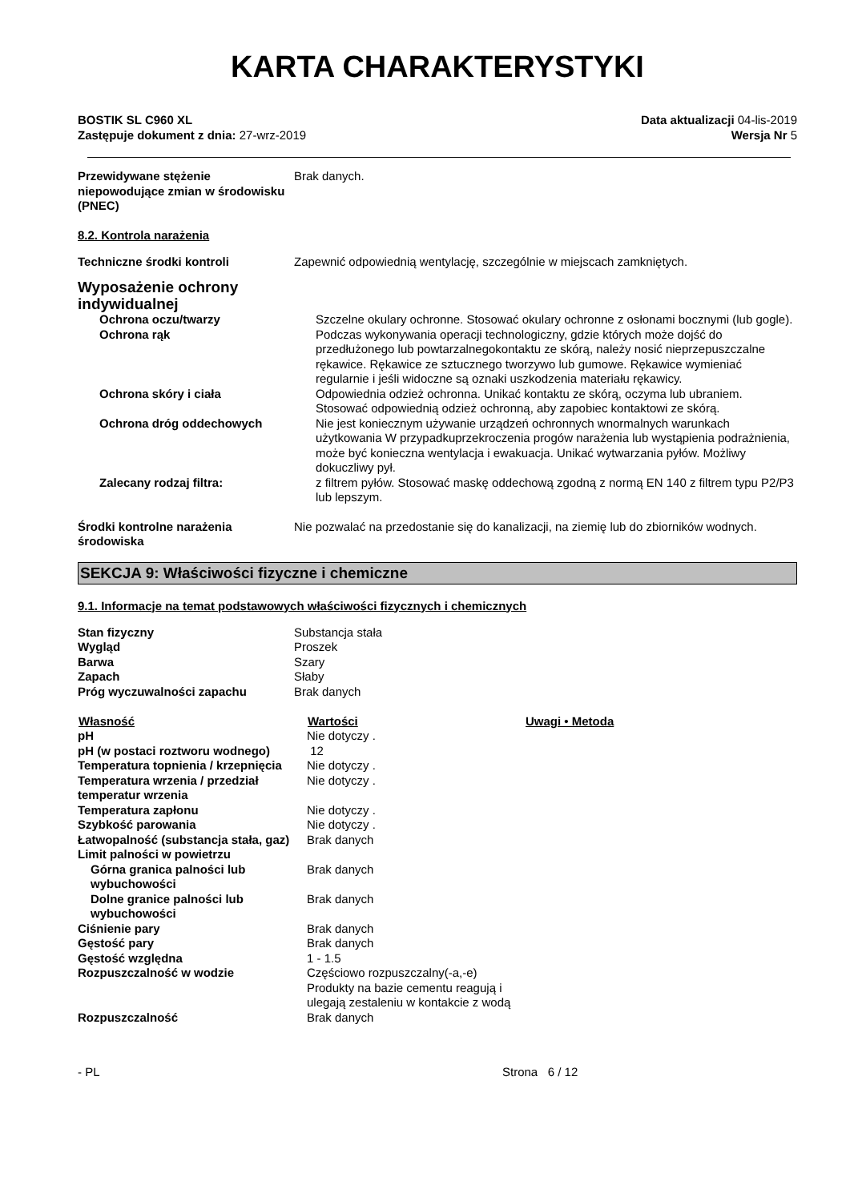KARTA CHARAKTERYSTYKI
BOSTIK SL C960 XL
Zastępuje dokument z dnia: 27-wrz-2019
Data aktualizacji 04-lis-2019
Wersja Nr 5
| Przewidywane stężenie niepowodujące zmian w środowisku (PNEC) | Brak danych. |
8.2. Kontrola narażenia
| Techniczne środki kontroli | Zapewnić odpowiednią wentylację, szczególnie w miejscach zamkniętych. |
Wyposażenie ochrony
indywidualnej
| Ochrona oczu/twarzy | Szczelne okulary ochronne. Stosować okulary ochronne z osłonami bocznymi (lub gogle). |
| Ochrona rąk | Podczas wykonywania operacji technologiczny, gdzie których może dojść do przedłużonego lub powtarzalnegokontaktu ze skórą, należy nosić nieprzepuszczalne rękawice. Rękawice ze sztucznego tworzywo lub gumowe. Rękawice wymieniać regularnie i jeśli widoczne są oznaki uszkodzenia materiału rękawicy. |
| Ochrona skóry i ciała | Odpowiednia odzież ochronna. Unikać kontaktu ze skórą, oczyma lub ubraniem. Stosować odpowiednią odzież ochronną, aby zapobiec kontaktowi ze skórą. |
| Ochrona dróg oddechowych | Nie jest koniecznym używanie urządzeń ochronnych wnormalnych warunkach użytkowania W przypadkuprzekroczenia progów narażenia lub wystąpienia podrażnienia, może być konieczna wentylacja i ewakuacja. Unikać wytwarzania pyłów. Możliwy dokuczliwy pył. |
| Zalecany rodzaj filtra: | z filtrem pyłów. Stosować maskę oddechową zgodną z normą EN 140 z filtrem typu P2/P3 lub lepszym. |
| Środki kontrolne narażenia środowiska | Nie pozwalać na przedostanie się do kanalizacji, na ziemię lub do zbiorników wodnych. |
SEKCJA 9: Właściwości fizyczne i chemiczne
9.1. Informacje na temat podstawowych właściwości fizycznych i chemicznych
| Stan fizyczny | Substancja stała |
| Wygląd | Proszek |
| Barwa | Szary |
| Zapach | Słaby |
| Próg wyczuwalności zapachu | Brak danych |
| Własność | Wartości | Uwagi • Metoda |
| --- | --- | --- |
| pH | Nie dotyczy . | |
| pH (w postaci roztworu wodnego) | 12 | |
| Temperatura topnienia / krzepnięcia | Nie dotyczy . | |
| Temperatura wrzenia / przedział temperatur wrzenia | Nie dotyczy . | |
| Temperatura zapłonu | Nie dotyczy . | |
| Szybkość parowania | Nie dotyczy . | |
| Łatwopalność (substancja stała, gaz) | Brak danych | |
| Limit palności w powietrzu | | |
| Górna granica palności lub wybuchowości | Brak danych | |
| Dolne granice palności lub wybuchowości | Brak danych | |
| Ciśnienie pary | Brak danych | |
| Gęstość pary | Brak danych | |
| Gęstość względna | 1 - 1.5 | |
| Rozpuszczalność w wodzie | Częściowo rozpuszczalny(-a,-e) Produkty na bazie cementu reagują i ulegają zestaleniu w kontakcie z wodą | |
| Rozpuszczalność | Brak danych | |
- PL Strona 6 / 12